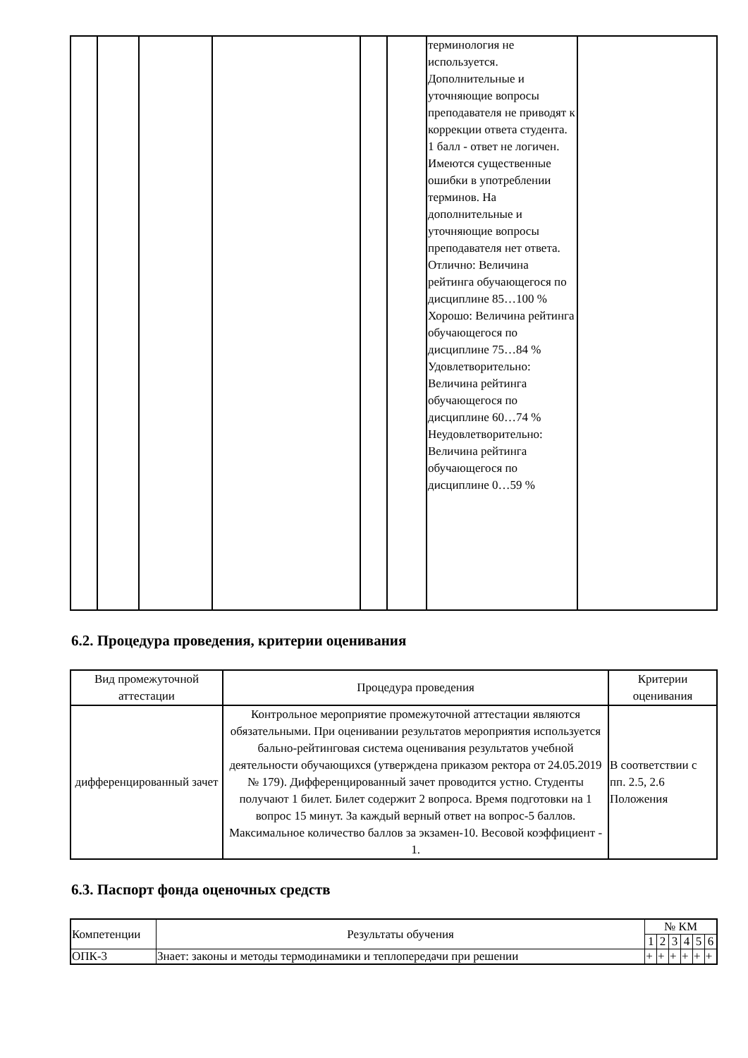| | | | | | | терминология не используется. Дополнительные и уточняющие вопросы преподавателя не приводят к коррекции ответа студента. 1 балл - ответ не логичен. Имеются существенные ошибки в употреблении терминов. На дополнительные и уточняющие вопросы преподавателя нет ответа. Отлично: Величина рейтинга обучающегося по дисциплине 85…100 % Хорошо: Величина рейтинга обучающегося по дисциплине 75…84 % Удовлетворительно: Величина рейтинга обучающегося по дисциплине 60…74 % Неудовлетворительно: Величина рейтинга обучающегося по дисциплине 0…59 % | |
6.2. Процедура проведения, критерии оценивания
| Вид промежуточной аттестации | Процедура проведения | Критерии оценивания |
| --- | --- | --- |
| дифференцированный зачет | Контрольное мероприятие промежуточной аттестации являются обязательными. При оценивании результатов мероприятия используется бально-рейтинговая система оценивания результатов учебной деятельности обучающихся (утверждена приказом ректора от 24.05.2019 № 179). Дифференцированный зачет проводится устно. Студенты получают 1 билет. Билет содержит 2 вопроса. Время подготовки на 1 вопрос 15 минут. За каждый верный ответ на вопрос-5 баллов. Максимальное количество баллов за экзамен-10. Весовой коэффициент - 1. | В соответствии с пп. 2.5, 2.6 Положения |
6.3. Паспорт фонда оценочных средств
| Компетенции | Результаты обучения | № КМ | | | | | |
| --- | --- | --- | --- | --- | --- | --- | --- |
| | | 1 | 2 | 3 | 4 | 5 | 6 |
| ОПК-3 | Знает: законы и методы термодинамики и теплопередачи при решении | + | + | + | + | + | + |